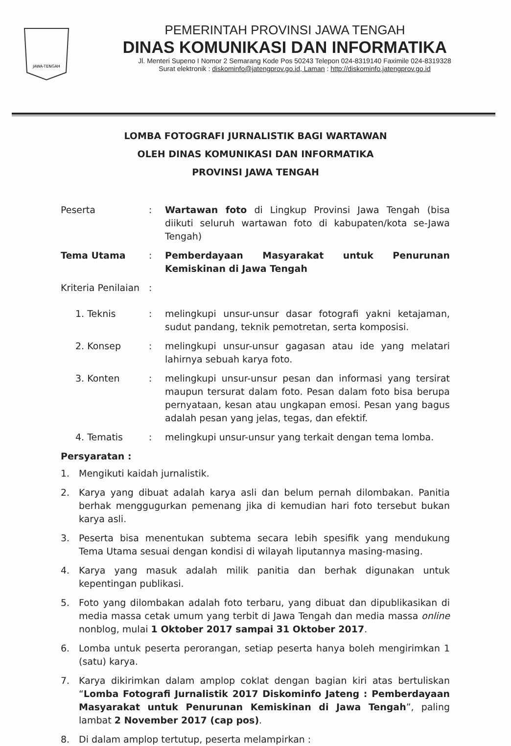JAWA-TENGAH
PEMERINTAH PROVINSI JAWA TENGAH
DINAS KOMUNIKASI DAN INFORMATIKA
Jl. Menteri Supeno I Nomor 2 Semarang Kode Pos 50243 Telepon 024-8319140 Faximile 024-8319328
Surat elektronik : diskominfo@jatengprov.go.id, Laman : http://diskominfo.jatengprov.go.id
LOMBA FOTOGRAFI JURNALISTIK BAGI WARTAWAN
OLEH DINAS KOMUNIKASI DAN INFORMATIKA
PROVINSI JAWA TENGAH
Peserta : Wartawan foto di Lingkup Provinsi Jawa Tengah (bisa diikuti seluruh wartawan foto di kabupaten/kota se-Jawa Tengah)
Tema Utama : Pemberdayaan Masyarakat untuk Penurunan Kemiskinan di Jawa Tengah
Kriteria Penilaian
:
1. Teknis : melingkupi unsur-unsur dasar fotografi yakni ketajaman, sudut pandang, teknik pemotretan, serta komposisi.
2. Konsep : melingkupi unsur-unsur gagasan atau ide yang melatari lahirnya sebuah karya foto.
3. Konten : melingkupi unsur-unsur pesan dan informasi yang tersirat maupun tersurat dalam foto. Pesan dalam foto bisa berupa pernyataan, kesan atau ungkapan emosi. Pesan yang bagus adalah pesan yang jelas, tegas, dan efektif.
4. Tematis : melingkupi unsur-unsur yang terkait dengan tema lomba.
Persyaratan :
1. Mengikuti kaidah jurnalistik.
2. Karya yang dibuat adalah karya asli dan belum pernah dilombakan. Panitia berhak menggugurkan pemenang jika di kemudian hari foto tersebut bukan karya asli.
3. Peserta bisa menentukan subtema secara lebih spesifik yang mendukung Tema Utama sesuai dengan kondisi di wilayah liputannya masing-masing.
4. Karya yang masuk adalah milik panitia dan berhak digunakan untuk kepentingan publikasi.
5. Foto yang dilombakan adalah foto terbaru, yang dibuat dan dipublikasikan di media massa cetak umum yang terbit di Jawa Tengah dan media massa online nonblog, mulai 1 Oktober 2017 sampai 31 Oktober 2017.
6. Lomba untuk peserta perorangan, setiap peserta hanya boleh mengirimkan 1 (satu) karya.
7. Karya dikirimkan dalam amplop coklat dengan bagian kiri atas bertuliskan “Lomba Fotografi Jurnalistik 2017 Diskominfo Jateng : Pemberdayaan Masyarakat untuk Penurunan Kemiskinan di Jawa Tengah”, paling lambat 2 November 2017 (cap pos).
8. Di dalam amplop tertutup, peserta melampirkan :